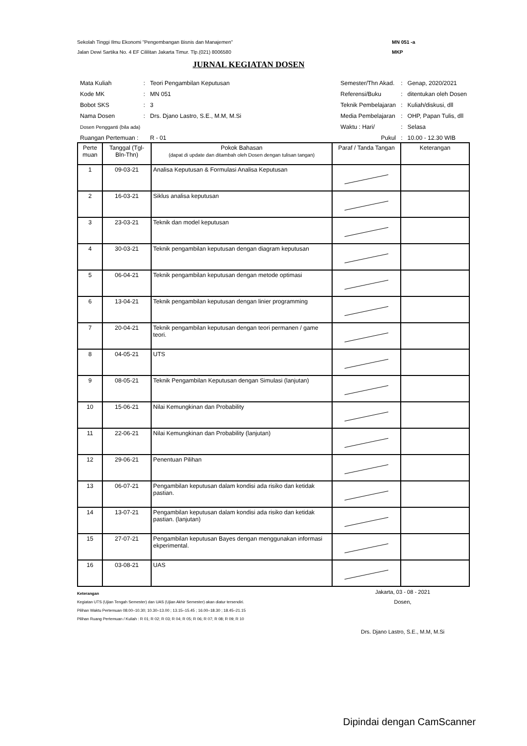Sekolah Tinggi Ilmu Ekonomi "Pengembangan Bisnis dan Manajemen"
Jalan Dewi Sartika No. 4 EF Cililitan Jakarta Timur. Tlp.(021) 8006580
MN 051 -a
MKP
JURNAL KEGIATAN DOSEN
| Mata Kuliah | : | Teori Pengambilan Keputusan |
| Kode MK | : | MN 051 |
| Bobot SKS | : | 3 |
| Nama Dosen | : | Drs. Djano Lastro, S.E., M.M, M.Si |
| Dosen Pengganti (bila ada) | | |
| Ruangan Pertemuan : | | R - 01 |
| Semester/Thn Akad. | : | Genap, 2020/2021 |
| Referensi/Buku | : | ditentukan oleh Dosen |
| Teknik Pembelajaran | : | Kuliah/diskusi, dll |
| Media Pembelajaran | : | OHP, Papan Tulis, dll |
| Waktu : Hari/ | : | Selasa |
| Pukul | : | 10.00 - 12.30 WIB |
| Perte muan | Tanggal (Tgl-Bln-Thn) | Pokok Bahasan (dapat di update dan ditambah oleh Dosen dengan tulisan tangan) | Paraf / Tanda Tangan | Keterangan |
| --- | --- | --- | --- | --- |
| 1 | 09-03-21 | Analisa Keputusan & Formulasi Analisa Keputusan | | |
| 2 | 16-03-21 | Siklus analisa keputusan | | |
| 3 | 23-03-21 | Teknik dan model keputusan | | |
| 4 | 30-03-21 | Teknik pengambilan keputusan dengan diagram keputusan | | |
| 5 | 06-04-21 | Teknik pengambilan keputusan dengan metode optimasi | | |
| 6 | 13-04-21 | Teknik pengambilan keputusan dengan linier programming | | |
| 7 | 20-04-21 | Teknik pengambilan keputusan dengan teori permanen / game teori. | | |
| 8 | 04-05-21 | UTS | | |
| 9 | 08-05-21 | Teknik Pengambilan Keputusan dengan Simulasi (lanjutan) | | |
| 10 | 15-06-21 | Nilai Kemungkinan dan Probability | | |
| 11 | 22-06-21 | Nilai Kemungkinan dan Probability (lanjutan) | | |
| 12 | 29-06-21 | Penentuan Pilihan | | |
| 13 | 06-07-21 | Pengambilan keputusan dalam kondisi ada risiko dan ketidak pastian. | | |
| 14 | 13-07-21 | Pengambilan keputusan dalam kondisi ada risiko dan ketidak pastian. (lanjutan) | | |
| 15 | 27-07-21 | Pengambilan keputusan Bayes dengan menggunakan informasi ekperimental. | | |
| 16 | 03-08-21 | UAS | | |
Keterangan
Kegiatan UTS (Ujian Tengah Semester) dan UAS (Ujian Akhir Semester) akan diatur tersendiri.
Pilihan Waktu Pertemuan 08.00–10.30; 10.30–13.00 ; 13.15–15.45 ; 16.00–18.30 ; 18.45–21.15
Pilihan Ruang Pertemuan / Kuliah : R 01; R 02; R 03; R 04; R 05; R 06; R 07; R 08; R 09; R 10
Jakarta, 03 - 08 - 2021
Dosen,
Drs. Djano Lastro, S.E., M.M, M.Si
Dipindai dengan CamScanner